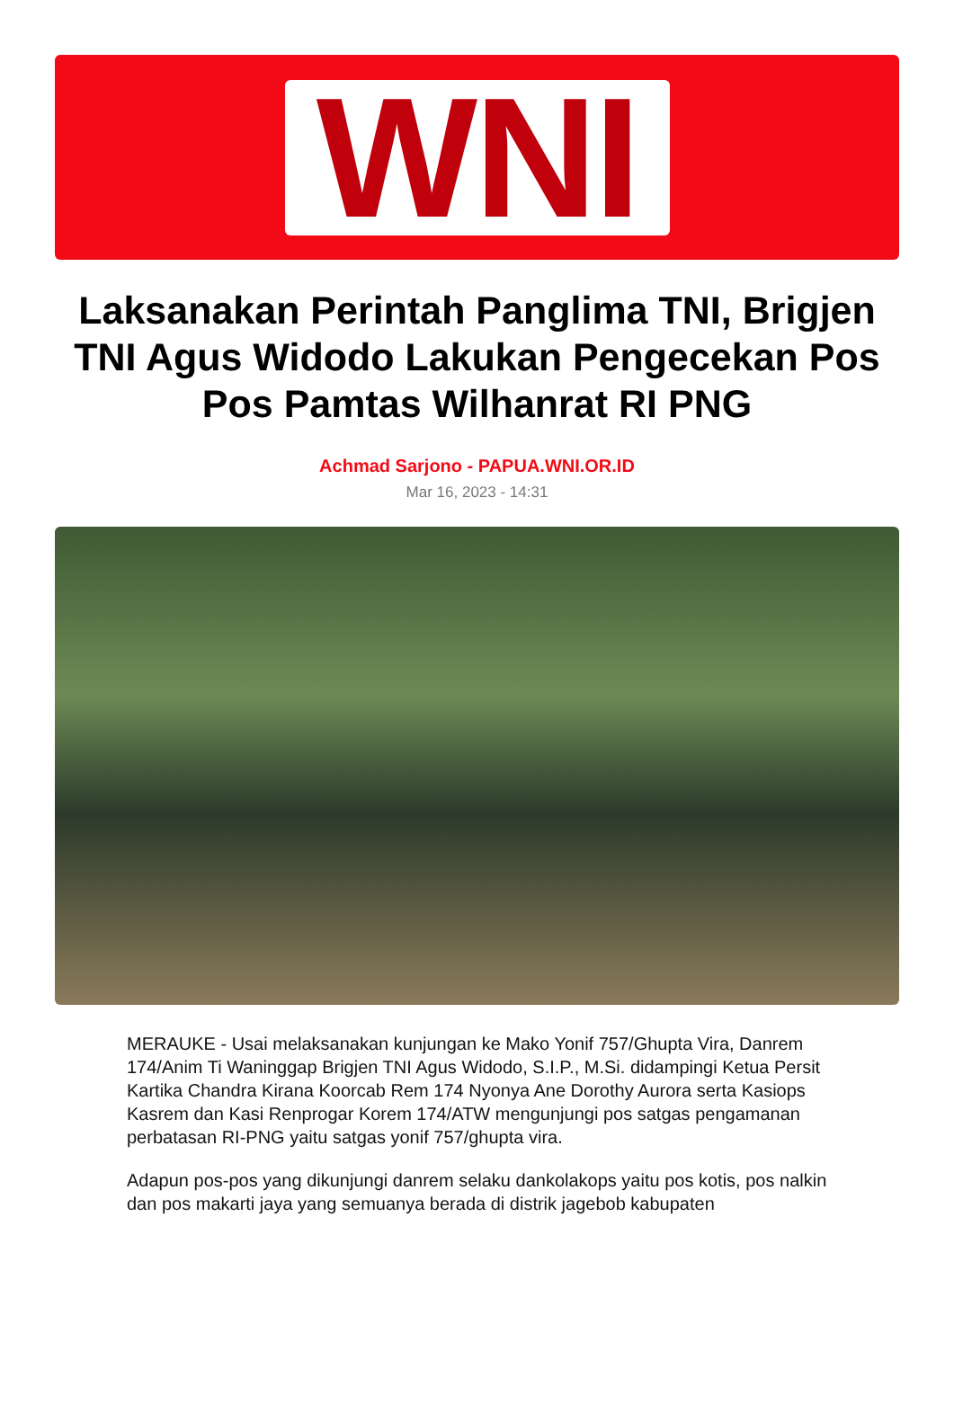WNI
Laksanakan Perintah Panglima TNI, Brigjen TNI Agus Widodo Lakukan Pengecekan Pos Pos Pamtas Wilhanrat RI PNG
Achmad Sarjono - PAPUA.WNI.OR.ID
Mar 16, 2023 - 14:31
MERAUKE - Usai melaksanakan kunjungan ke Mako Yonif 757/Ghupta Vira, Danrem 174/Anim Ti Waninggap Brigjen TNI Agus Widodo, S.I.P., M.Si. didampingi Ketua Persit Kartika Chandra Kirana Koorcab Rem 174 Nyonya Ane Dorothy Aurora serta Kasiops Kasrem dan Kasi Renprogar Korem 174/ATW mengunjungi pos satgas pengamanan perbatasan RI-PNG yaitu satgas yonif 757/ghupta vira.
Adapun pos-pos yang dikunjungi danrem selaku dankolakops yaitu pos kotis, pos nalkin dan pos makarti jaya yang semuanya berada di distrik jagebob kabupaten